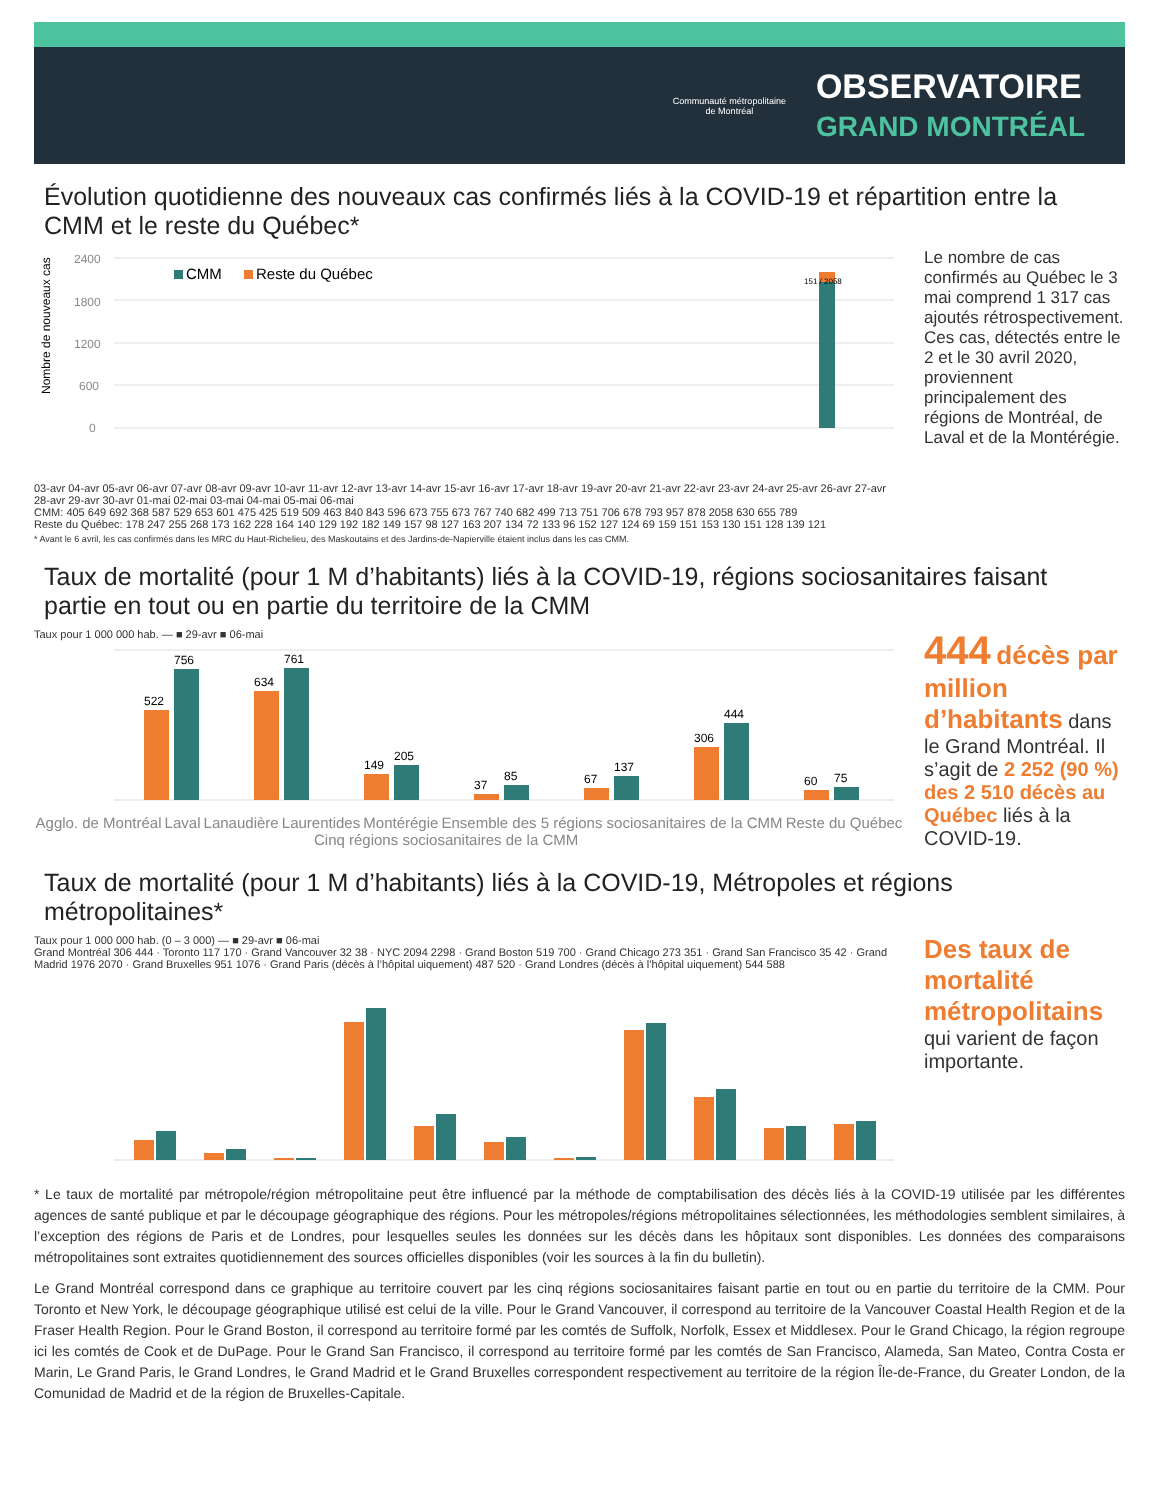Communauté métropolitaine
de Montréal
OBSERVATOIRE
GRAND MONTRÉAL
Évolution quotidienne des nouveaux cas confirmés liés à la COVID-19 et répartition entre la CMM et le reste du Québec*
Nombre de nouveaux cas
2400
1800
1200
600
0
CMM
Reste du Québec
151 / 2058
03-avr 04-avr 05-avr 06-avr 07-avr 08-avr 09-avr 10-avr 11-avr 12-avr 13-avr 14-avr 15-avr 16-avr 17-avr 18-avr 19-avr 20-avr 21-avr 22-avr 23-avr 24-avr 25-avr 26-avr 27-avr 28-avr 29-avr 30-avr 01-mai 02-mai 03-mai 04-mai 05-mai 06-mai
CMM: 405 649 692 368 587 529 653 601 475 425 519 509 463 840 843 596 673 755 673 767 740 682 499 713 751 706 678 793 957 878 2058 630 655 789
Reste du Québec: 178 247 255 268 173 162 228 164 140 129 192 182 149 157 98 127 163 207 134 72 133 96 152 127 124 69 159 151 153 130 151 128 139 121
Le nombre de cas confirmés au Québec le 3 mai comprend 1 317 cas ajoutés rétrospectivement. Ces cas, détectés entre le 2 et le 30 avril 2020, proviennent principalement des régions de Montréal, de Laval et de la Montérégie.
* Avant le 6 avril, les cas confirmés dans les MRC du Haut-Richelieu, des Maskoutains et des Jardins-de-Napierville étaient inclus dans les cas CMM.
Taux de mortalité (pour 1 M d’habitants) liés à la COVID-19, régions sociosanitaires faisant partie en tout ou en partie du territoire de la CMM
Taux pour 1 000 000 hab. — ■ 29-avr ■ 06-mai
522
756
634
761
149
205
37
85
67
137
306
444
60
75
Agglo. de Montréal Laval Lanaudière Laurentides Montérégie Ensemble des 5 régions sociosanitaires de la CMM Reste du Québec
Cinq régions sociosanitaires de la CMM
444 décès par million d’habitants dans le Grand Montréal. Il s’agit de 2 252 (90 %) des 2 510 décès au Québec liés à la COVID-19.
Taux de mortalité (pour 1 M d’habitants) liés à la COVID-19, Métropoles et régions métropolitaines*
Taux pour 1 000 000 hab. (0 – 3 000) — ■ 29-avr ■ 06-mai
Grand Montréal 306 444 · Toronto 117 170 · Grand Vancouver 32 38 · NYC 2094 2298 · Grand Boston 519 700 · Grand Chicago 273 351 · Grand San Francisco 35 42 · Grand Madrid 1976 2070 · Grand Bruxelles 951 1076 · Grand Paris (décès à l’hôpital uiquement) 487 520 · Grand Londres (décès à l’hôpital uiquement) 544 588
Des taux de mortalité métropolitains qui varient de façon importante.
* Le taux de mortalité par métropole/région métropolitaine peut être influencé par la méthode de comptabilisation des décès liés à la COVID-19 utilisée par les différentes agences de santé publique et par le découpage géographique des régions. Pour les métropoles/régions métropolitaines sélectionnées, les méthodologies semblent similaires, à l’exception des régions de Paris et de Londres, pour lesquelles seules les données sur les décès dans les hôpitaux sont disponibles. Les données des comparaisons métropolitaines sont extraites quotidiennement des sources officielles disponibles (voir les sources à la fin du bulletin).
Le Grand Montréal correspond dans ce graphique au territoire couvert par les cinq régions sociosanitaires faisant partie en tout ou en partie du territoire de la CMM. Pour Toronto et New York, le découpage géographique utilisé est celui de la ville. Pour le Grand Vancouver, il correspond au territoire de la Vancouver Coastal Health Region et de la Fraser Health Region. Pour le Grand Boston, il correspond au territoire formé par les comtés de Suffolk, Norfolk, Essex et Middlesex. Pour le Grand Chicago, la région regroupe ici les comtés de Cook et de DuPage. Pour le Grand San Francisco, il correspond au territoire formé par les comtés de San Francisco, Alameda, San Mateo, Contra Costa er Marin, Le Grand Paris, le Grand Londres, le Grand Madrid et le Grand Bruxelles correspondent respectivement au territoire de la région Île-de-France, du Greater London, de la Comunidad de Madrid et de la région de Bruxelles-Capitale.